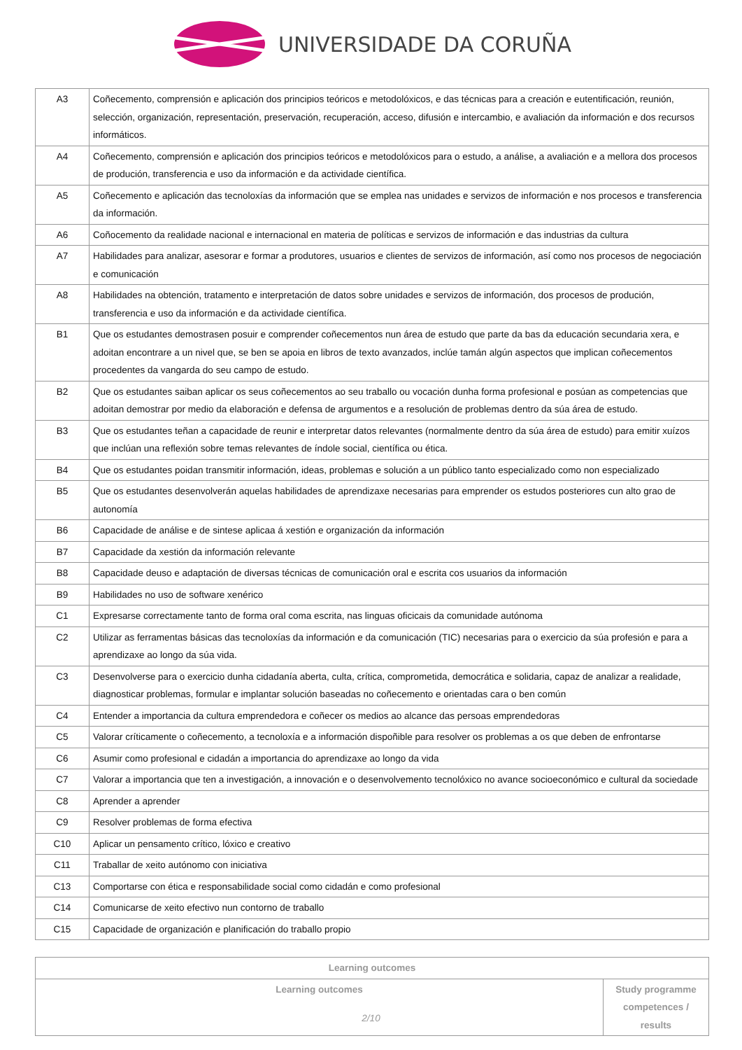UNIVERSIDADE DA CORUÑA
| A3 | Coñecemento, comprensión e aplicación dos principios teóricos e metodolóxicos, e das técnicas para a creación e eutentificación, reunión, selección, organización, representación, preservación, recuperación, acceso, difusión e intercambio, e avaliación da información e dos recursos informáticos. |
| A4 | Coñecemento, comprensión e aplicación dos principios teóricos e metodolóxicos para o estudo, a análise, a avaliación e a mellora dos procesos de produción, transferencia e uso da información e da actividade científica. |
| A5 | Coñecemento e aplicación das tecnoloxías da información que se emplea nas unidades e servizos de información e nos procesos e transferencia da información. |
| A6 | Coñocemento da realidade nacional e internacional en materia de políticas e servizos de información e das industrias da cultura |
| A7 | Habilidades para analizar, asesorar e formar a produtores, usuarios e clientes de servizos de información, así como nos procesos de negociación e comunicación |
| A8 | Habilidades na obtención, tratamento e interpretación de datos sobre unidades e servizos de información, dos procesos de produción, transferencia e uso da información e da actividade científica. |
| B1 | Que os estudantes demostrasen posuir e comprender coñecementos nun área de estudo que parte da bas da educación secundaria xera, e adoitan encontrare a un nivel que, se ben se apoia en libros de texto avanzados, inclúe tamán algún aspectos que implican coñecementos procedentes da vangarda do seu campo de estudo. |
| B2 | Que os estudantes saiban aplicar os seus coñecementos ao seu traballo ou vocación dunha forma profesional e posúan as competencias que adoitan demostrar por medio da elaboración e defensa de argumentos e a resolución de problemas dentro da súa área de estudo. |
| B3 | Que os estudantes teñan a capacidade de reunir e interpretar datos relevantes (normalmente dentro da súa área de estudo) para emitir xuízos que inclúan una reflexión sobre temas relevantes de índole social, científica ou ética. |
| B4 | Que os estudantes poidan transmitir información, ideas, problemas e solución a un público tanto especializado como non especializado |
| B5 | Que os estudantes desenvolverán aquelas habilidades de aprendizaxe necesarias para emprender os estudos posteriores cun alto grao de autonomía |
| B6 | Capacidade de análise e de sintese aplicaa á xestión e organización da información |
| B7 | Capacidade da xestión da información relevante |
| B8 | Capacidade deuso e adaptación de diversas técnicas de comunicación oral e escrita cos usuarios da información |
| B9 | Habilidades no uso de software xenérico |
| C1 | Expresarse correctamente tanto de forma oral coma escrita, nas linguas oficicais da comunidade autónoma |
| C2 | Utilizar as ferramentas básicas das tecnoloxías da información e da comunicación (TIC) necesarias para o exercicio da súa profesión e para a aprendizaxe ao longo da súa vida. |
| C3 | Desenvolverse para o exercicio dunha cidadanía aberta, culta, crítica, comprometida, democrática e solidaria, capaz de analizar a realidade, diagnosticar problemas, formular e implantar solución baseadas no coñecemento e orientadas cara o ben común |
| C4 | Entender a importancia da cultura emprendedora e coñecer os medios ao alcance das persoas emprendedoras |
| C5 | Valorar críticamente o coñecemento, a tecnoloxía e a información dispoñible para resolver os problemas a os que deben de enfrontarse |
| C6 | Asumir como profesional e cidadán a importancia do aprendizaxe ao longo da vida |
| C7 | Valorar a importancia que ten a investigación, a innovación e o desenvolvemento tecnolóxico no avance socioeconómico e cultural da sociedade |
| C8 | Aprender a aprender |
| C9 | Resolver problemas de forma efectiva |
| C10 | Aplicar un pensamento crítico, lóxico e creativo |
| C11 | Traballar de xeito autónomo con iniciativa |
| C13 | Comportarse con ética e responsabilidade social como cidadán e como profesional |
| C14 | Comunicarse de xeito efectivo nun contorno de traballo |
| C15 | Capacidade de organización e planificación do traballo propio |
| Learning outcomes | |
| --- | --- |
| Learning outcomes | Study programme competences / results |
2/10